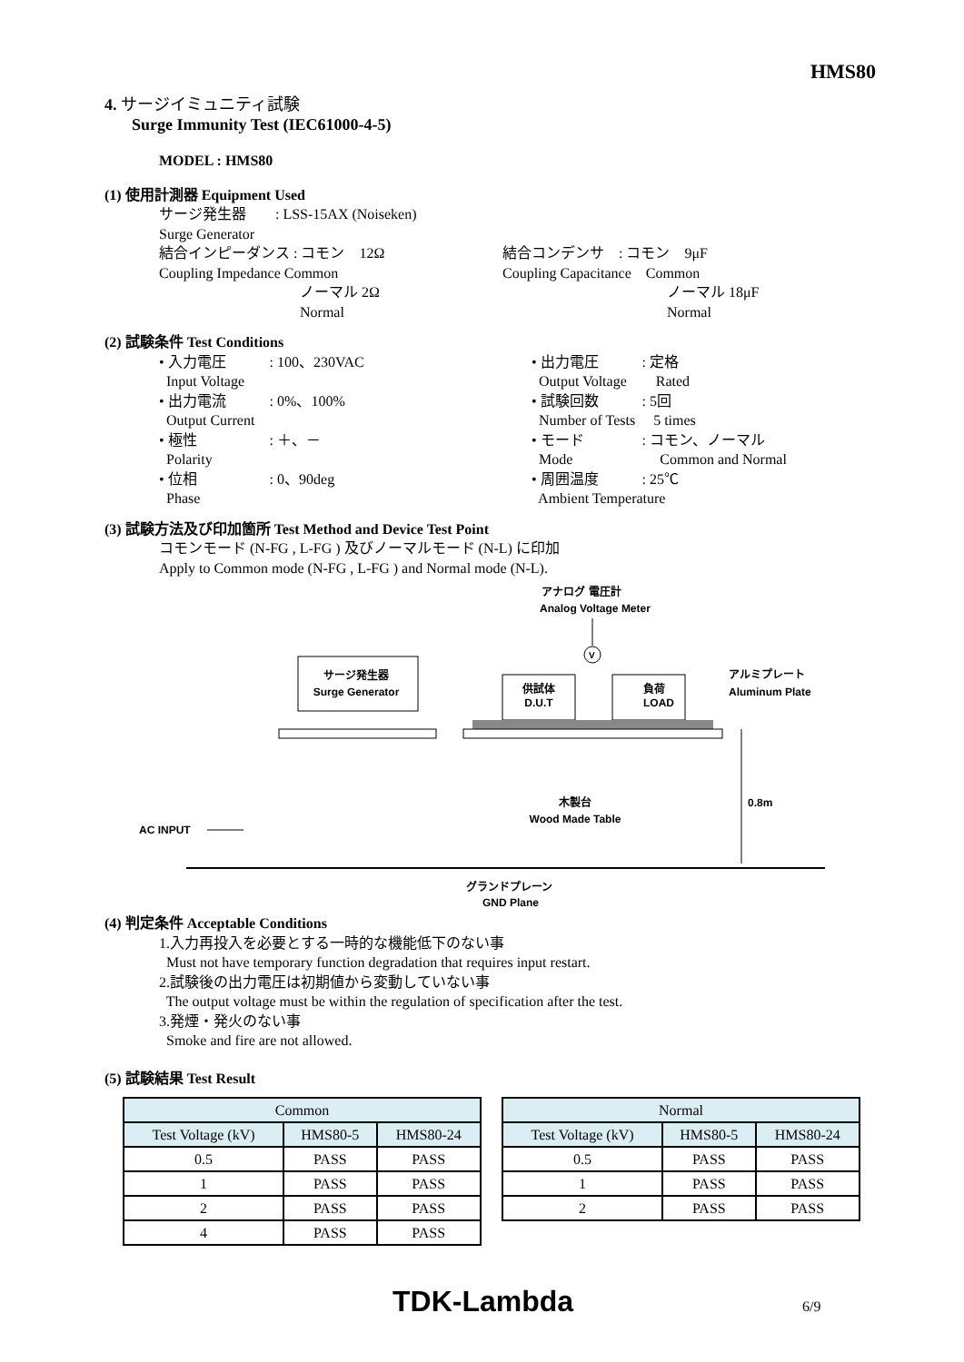HMS80
4. サージイミュニティ試験
Surge Immunity Test (IEC61000-4-5)
MODEL : HMS80
(1) 使用計測器 Equipment Used
サージ発生器　　: LSS-15AX (Noiseken)
Surge Generator
結合インピーダンス : コモン　12Ω
Coupling Impedance Common
ノーマル 2Ω
Normal
結合コンデンサ　: コモン　9μF
Coupling Capacitance　Common
ノーマル 18μF
Normal
(2) 試験条件 Test Conditions
• 入力電圧　　　: 100、230VAC
Input Voltage
• 出力電流　　　: 0%、100%
Output Current
• 極性　　　　　: ＋、－
Polarity
• 位相　　　　　: 0、90deg
Phase
• 出力電圧　　　: 定格
Output Voltage　　Rated
• 試験回数　　　: 5回
Number of Tests　 5 times
• モード　　　　: コモン、ノーマル
Mode　　　　　　Common and Normal
• 周囲温度　　　: 25℃
Ambient Temperature
(3) 試験方法及び印加箇所 Test Method and Device Test Point
コモンモード (N-FG , L-FG ) 及びノーマルモード (N-L) に印加
Apply to Common mode (N-FG , L-FG ) and Normal mode (N-L).
アナログ 電圧計
Analog Voltage Meter
V
サージ発生器
Surge Generator
供試体
D.U.T
負荷
LOAD
アルミプレート
Aluminum Plate
木製台
Wood Made Table
0.8m
AC INPUT
グランドプレーン
GND Plane
(4) 判定条件 Acceptable Conditions
1.入力再投入を必要とする一時的な機能低下のない事
Must not have temporary function degradation that requires input restart.
2.試験後の出力電圧は初期値から変動していない事
The output voltage must be within the regulation of specification after the test.
3.発煙・発火のない事
Smoke and fire are not allowed.
(5) 試験結果 Test Result
| Common | | |
| Test Voltage (kV) | HMS80-5 | HMS80-24 |
| 0.5 | PASS | PASS |
| 1 | PASS | PASS |
| 2 | PASS | PASS |
| 4 | PASS | PASS |
| Normal | | |
| Test Voltage (kV) | HMS80-5 | HMS80-24 |
| 0.5 | PASS | PASS |
| 1 | PASS | PASS |
| 2 | PASS | PASS |
TDK-Lambda 6/9